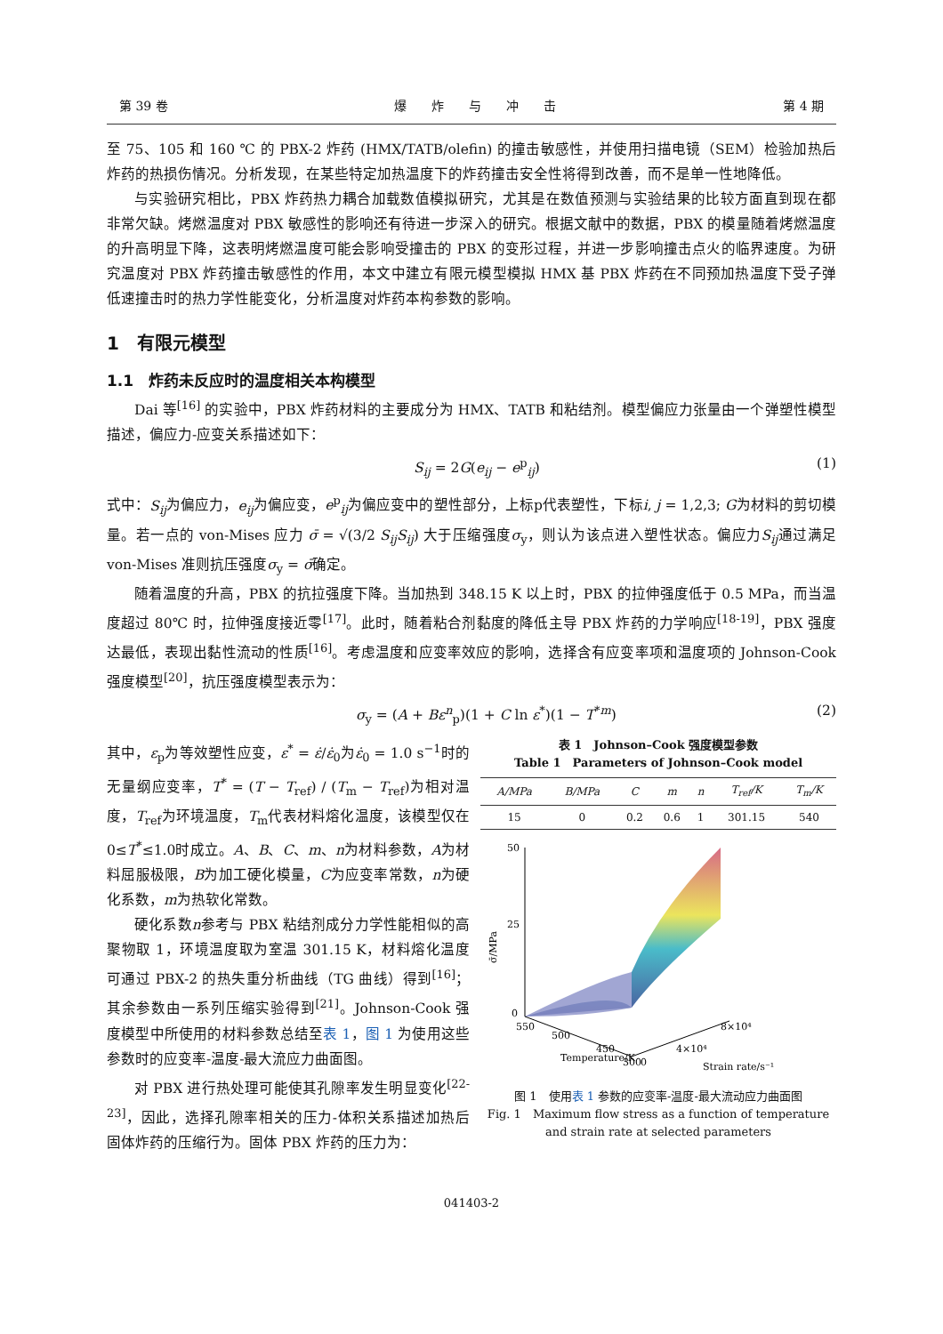第 39 卷 爆　　炸　　与　　冲　　击 第 4 期
至 75、105 和 160 ℃ 的 PBX-2 炸药 (HMX/TATB/olefin) 的撞击敏感性，并使用扫描电镜（SEM）检验加热后炸药的热损伤情况。分析发现，在某些特定加热温度下的炸药撞击安全性将得到改善，而不是单一性地降低。
与实验研究相比，PBX 炸药热力耦合加载数值模拟研究，尤其是在数值预测与实验结果的比较方面直到现在都非常欠缺。烤燃温度对 PBX 敏感性的影响还有待进一步深入的研究。根据文献中的数据，PBX 的模量随着烤燃温度的升高明显下降，这表明烤燃温度可能会影响受撞击的 PBX 的变形过程，并进一步影响撞击点火的临界速度。为研究温度对 PBX 炸药撞击敏感性的作用，本文中建立有限元模型模拟 HMX 基 PBX 炸药在不同预加热温度下受子弹低速撞击时的热力学性能变化，分析温度对炸药本构参数的影响。
1　有限元模型
1.1　炸药未反应时的温度相关本构模型
Dai 等<sup>[16]</sup> 的实验中，PBX 炸药材料的主要成分为 HMX、TATB 和粘结剂。模型偏应力张量由一个弹塑性模型描述，偏应力-应变关系描述如下：
S<sub>ij</sub> = 2G(e<sub>ij</sub> − e<sup>p</sup><sub>ij</sub>) (1)
式中：S<sub>ij</sub>为偏应力，e<sub>ij</sub>为偏应变，e<sup>p</sup><sub>ij</sub>为偏应变中的塑性部分，上标p代表塑性，下标i, j = 1,2,3; G为材料的剪切模量。若一点的 von-Mises 应力 σ̄ = √(3/2 S<sub>ij</sub>S<sub>ij</sub>) 大于压缩强度σ<sub>y</sub>，则认为该点进入塑性状态。偏应力S<sub>ij</sub>通过满足 von-Mises 准则抗压强度σ<sub>y</sub> = σ̄确定。
随着温度的升高，PBX 的抗拉强度下降。当加热到 348.15 K 以上时，PBX 的拉伸强度低于 0.5 MPa，而当温度超过 80℃ 时，拉伸强度接近零<sup>[17]</sup>。此时，随着粘合剂黏度的降低主导 PBX 炸药的力学响应<sup>[18-19]</sup>，PBX 强度达最低，表现出黏性流动的性质<sup>[16]</sup>。考虑温度和应变率效应的影响，选择含有应变率项和温度项的 Johnson-Cook 强度模型<sup>[20]</sup>，抗压强度模型表示为：
σ<sub>y</sub> = (A + Bε<sup>n</sup><sub>p</sub>)(1 + C ln ε<sup>*</sup>)(1 − T<sup>*m</sup>) (2)
其中，ε<sub>p</sub>为等效塑性应变，ε<sup>*</sup> = ε̇/ε̇<sub>0</sub>为ε̇<sub>0</sub> = 1.0 s<sup>−1</sup>时的无量纲应变率，T<sup>*</sup> = (T − T<sub>ref</sub>) / (T<sub>m</sub> − T<sub>ref</sub>)为相对温度，T<sub>ref</sub>为环境温度，T<sub>m</sub>代表材料熔化温度，该模型仅在0≤T<sup>*</sup>≤1.0时成立。A、B、C、m、n为材料参数，A为材料屈服极限，B为加工硬化模量，C为应变率常数，n为硬化系数，m为热软化常数。
硬化系数n参考与 PBX 粘结剂成分力学性能相似的高聚物取 1，环境温度取为室温 301.15 K，材料熔化温度可通过 PBX-2 的热失重分析曲线（TG 曲线）得到<sup>[16]</sup>；其余参数由一系列压缩实验得到<sup>[21]</sup>。Johnson-Cook 强度模型中所使用的材料参数总结至表 1，图 1 为使用这些参数时的应变率-温度-最大流应力曲面图。
对 PBX 进行热处理可能使其孔隙率发生明显变化<sup>[22-23]</sup>，因此，选择孔隙率相关的压力-体积关系描述加热后固体炸药的压缩行为。固体 PBX 炸药的压力为：
表 1　Johnson–Cook 强度模型参数
Table 1　Parameters of Johnson–Cook model
| A/MPa | B/MPa | C | m | n | T<sub>ref</sub>/K | T<sub>m</sub>/K |
| --- | --- | --- | --- | --- | --- | --- |
| 15 | 0 | 0.2 | 0.6 | 1 | 301.15 | 540 |
50
25
0
σ̄/MPa
550
500
450
300
Temperature/K
0
4×10⁴
8×10⁴
Strain rate/s⁻¹
图 1　使用表 1 参数的应变率-温度-最大流动应力曲面图
Fig. 1　Maximum flow stress as a function of temperature and strain rate at selected parameters
041403-2